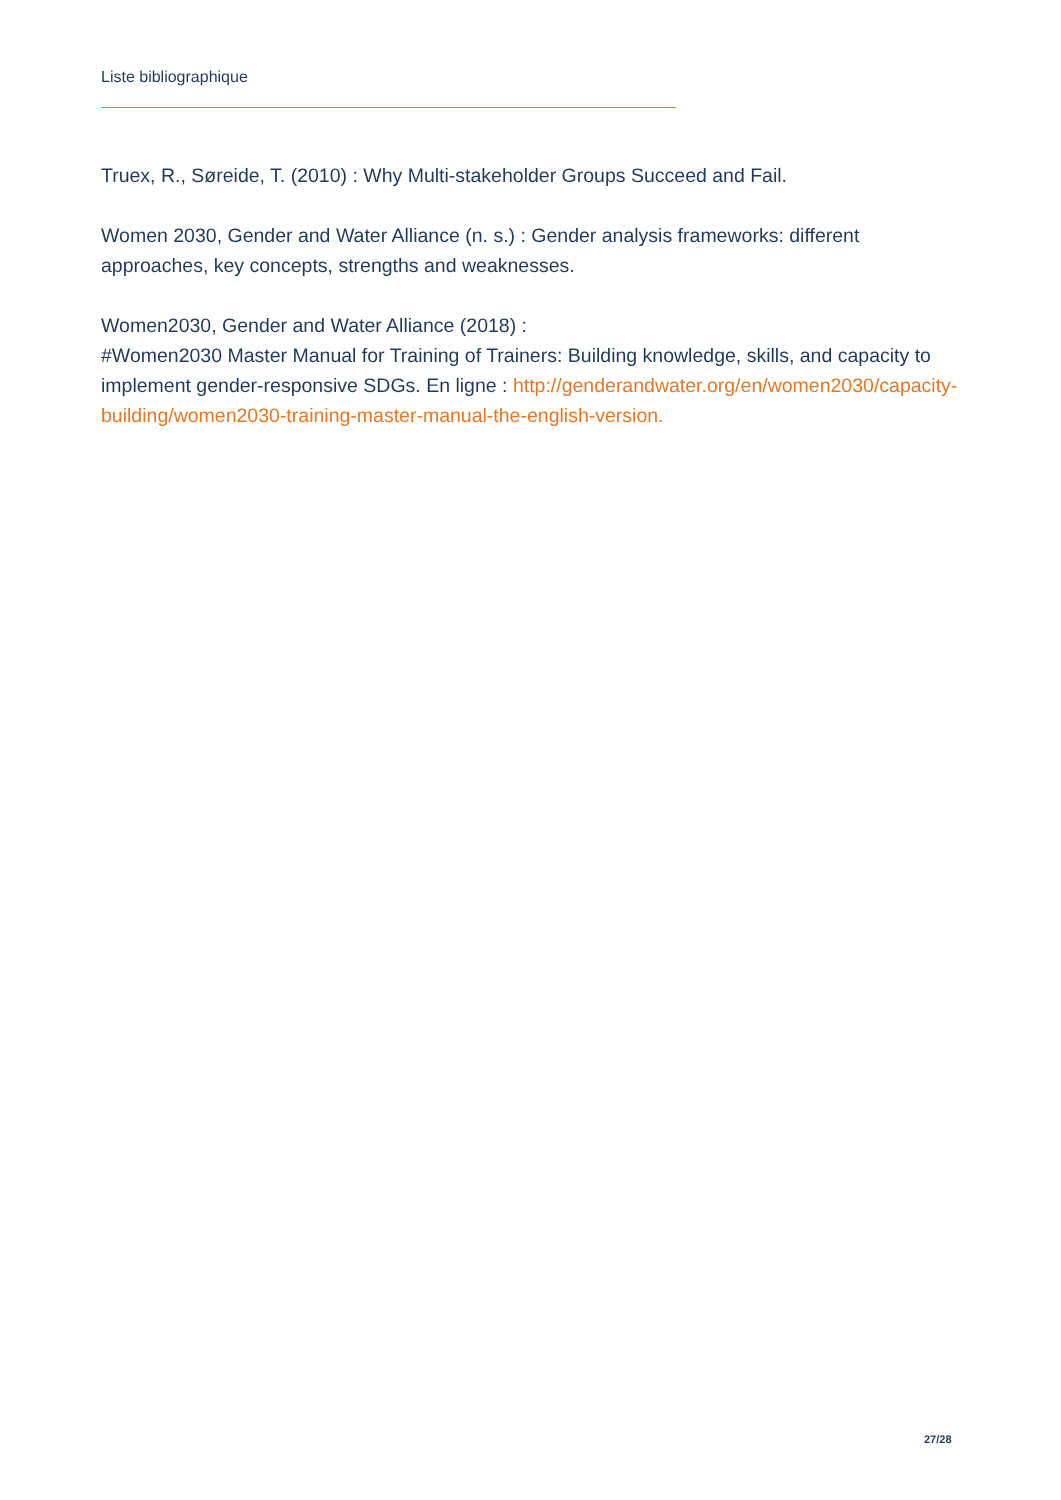Liste bibliographique
Truex, R., Søreide, T. (2010) : Why Multi-stakeholder Groups Succeed and Fail.
Women 2030, Gender and Water Alliance (n. s.) : Gender analysis frameworks: different approaches, key concepts, strengths and weaknesses.
Women2030, Gender and Water Alliance (2018) :
#Women2030 Master Manual for Training of Trainers: Building knowledge, skills, and capacity to implement gender-responsive SDGs. En ligne : http://genderandwater.org/en/women2030/capacity-building/women2030-training-master-manual-the-english-version.
27/28